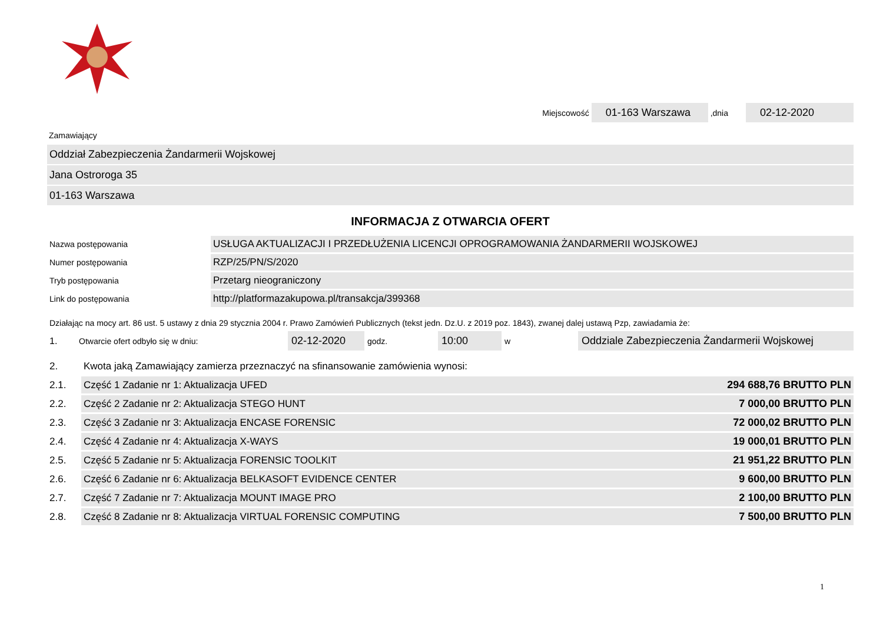Miejscowość 01-163 Warszawa,dnia 02-12-2020
Zamawiający
Oddział Zabezpieczenia Żandarmerii Wojskowej
Jana Ostroroga 35
01-163 Warszawa
INFORMACJA Z OTWARCIA OFERT
| Nazwa postępowania | USŁUGA AKTUALIZACJI I PRZEDŁUŻENIA LICENCJI OPROGRAMOWANIA ŻANDARMERII WOJSKOWEJ |
| Numer postępowania | RZP/25/PN/S/2020 |
| Tryb postępowania | Przetarg nieograniczony |
| Link do postępowania | http://platformazakupowa.pl/transakcja/399368 |
Działając na mocy art. 86 ust. 5 ustawy z dnia 29 stycznia 2004 r. Prawo Zamówień Publicznych (tekst jedn. Dz.U. z 2019 poz. 1843), zwanej dalej ustawą Pzp, zawiadamia że:
1. Otwarcie ofert odbyło się w dniu: 02-12-2020 godz. 10:00 w Oddziale Zabezpieczenia Żandarmerii Wojskowej
| 2. | Kwota jaką Zamawiający zamierza przeznaczyć na sfinansowanie zamówienia wynosi: | |
| 2.1. | Część 1 Zadanie nr 1: Aktualizacja UFED | 294 688,76 BRUTTO PLN |
| 2.2. | Część 2 Zadanie nr 2: Aktualizacja STEGO HUNT | 7 000,00 BRUTTO PLN |
| 2.3. | Część 3 Zadanie nr 3: Aktualizacja ENCASE FORENSIC | 72 000,02 BRUTTO PLN |
| 2.4. | Część 4 Zadanie nr 4: Aktualizacja X-WAYS | 19 000,01 BRUTTO PLN |
| 2.5. | Część 5 Zadanie nr 5: Aktualizacja FORENSIC TOOLKIT | 21 951,22 BRUTTO PLN |
| 2.6. | Część 6 Zadanie nr 6: Aktualizacja BELKASOFT EVIDENCE CENTER | 9 600,00 BRUTTO PLN |
| 2.7. | Część 7 Zadanie nr 7: Aktualizacja MOUNT IMAGE PRO | 2 100,00 BRUTTO PLN |
| 2.8. | Część 8 Zadanie nr 8: Aktualizacja VIRTUAL FORENSIC COMPUTING | 7 500,00 BRUTTO PLN |
1